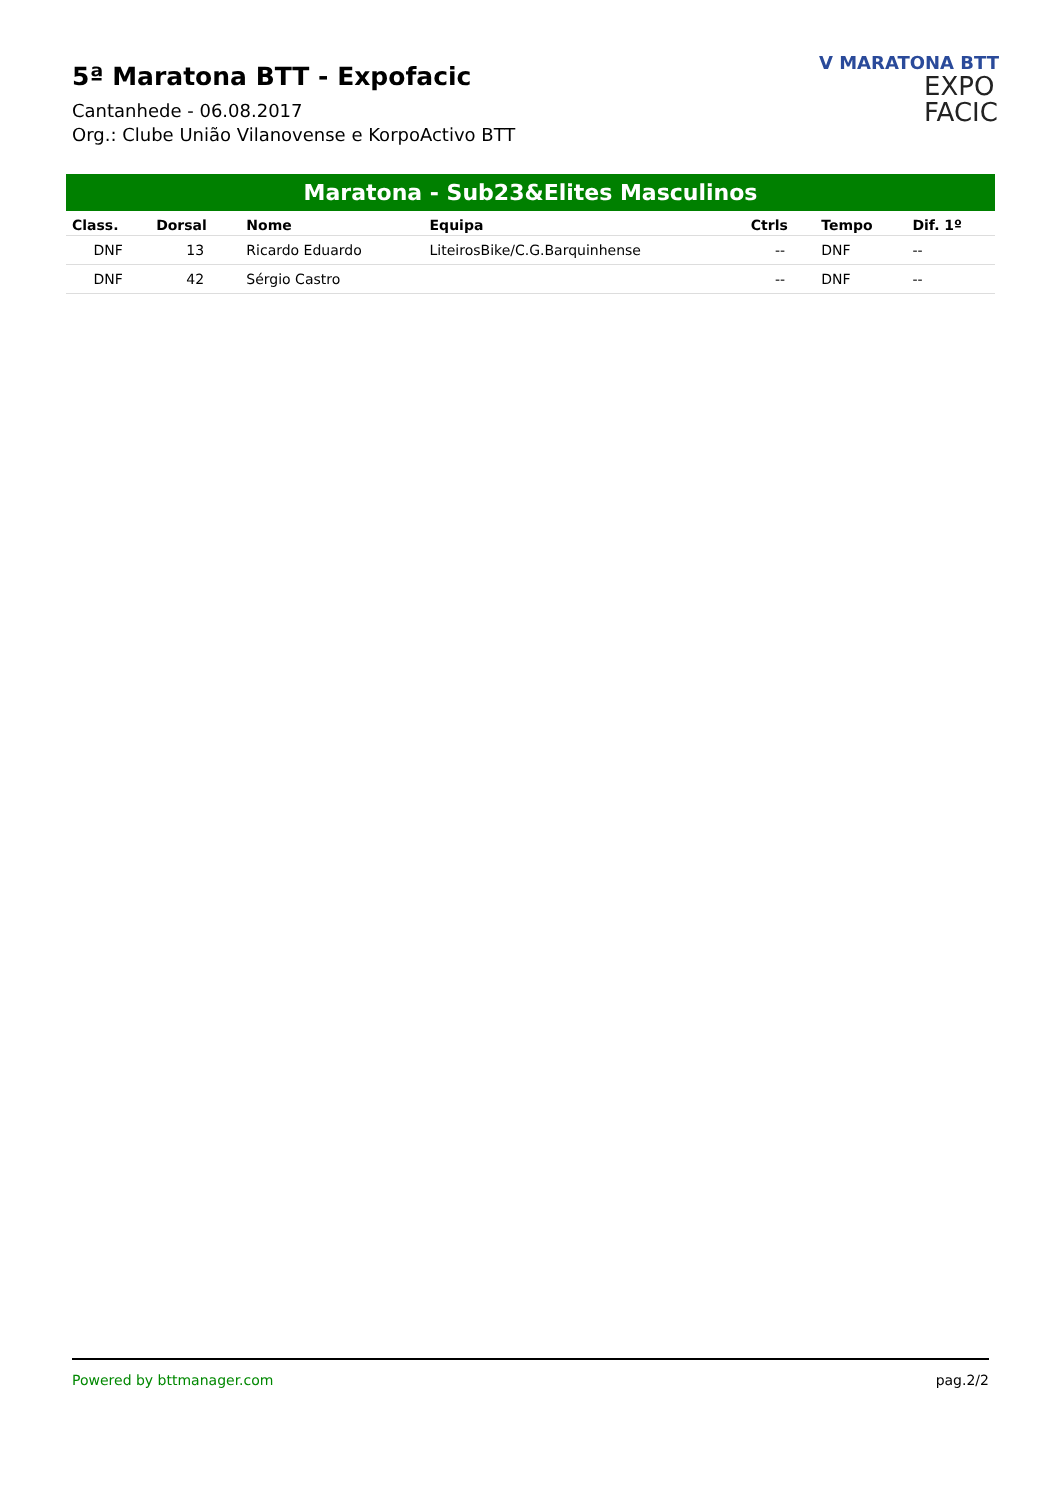5ª Maratona BTT - Expofacic
Cantanhede - 06.08.2017
Org.: Clube União Vilanovense e KorpoActivo BTT
V MARATONA BTT
EXPO
FACIC
Maratona - Sub23&Elites Masculinos
| Class. | Dorsal | Nome | Equipa | Ctrls | Tempo | Dif. 1º |
| --- | --- | --- | --- | --- | --- | --- |
| DNF | 13 | Ricardo Eduardo | LiteirosBike/C.G.Barquinhense | -- | DNF | -- |
| DNF | 42 | Sérgio Castro | | -- | DNF | -- |
Powered by bttmanager.com pag.2/2